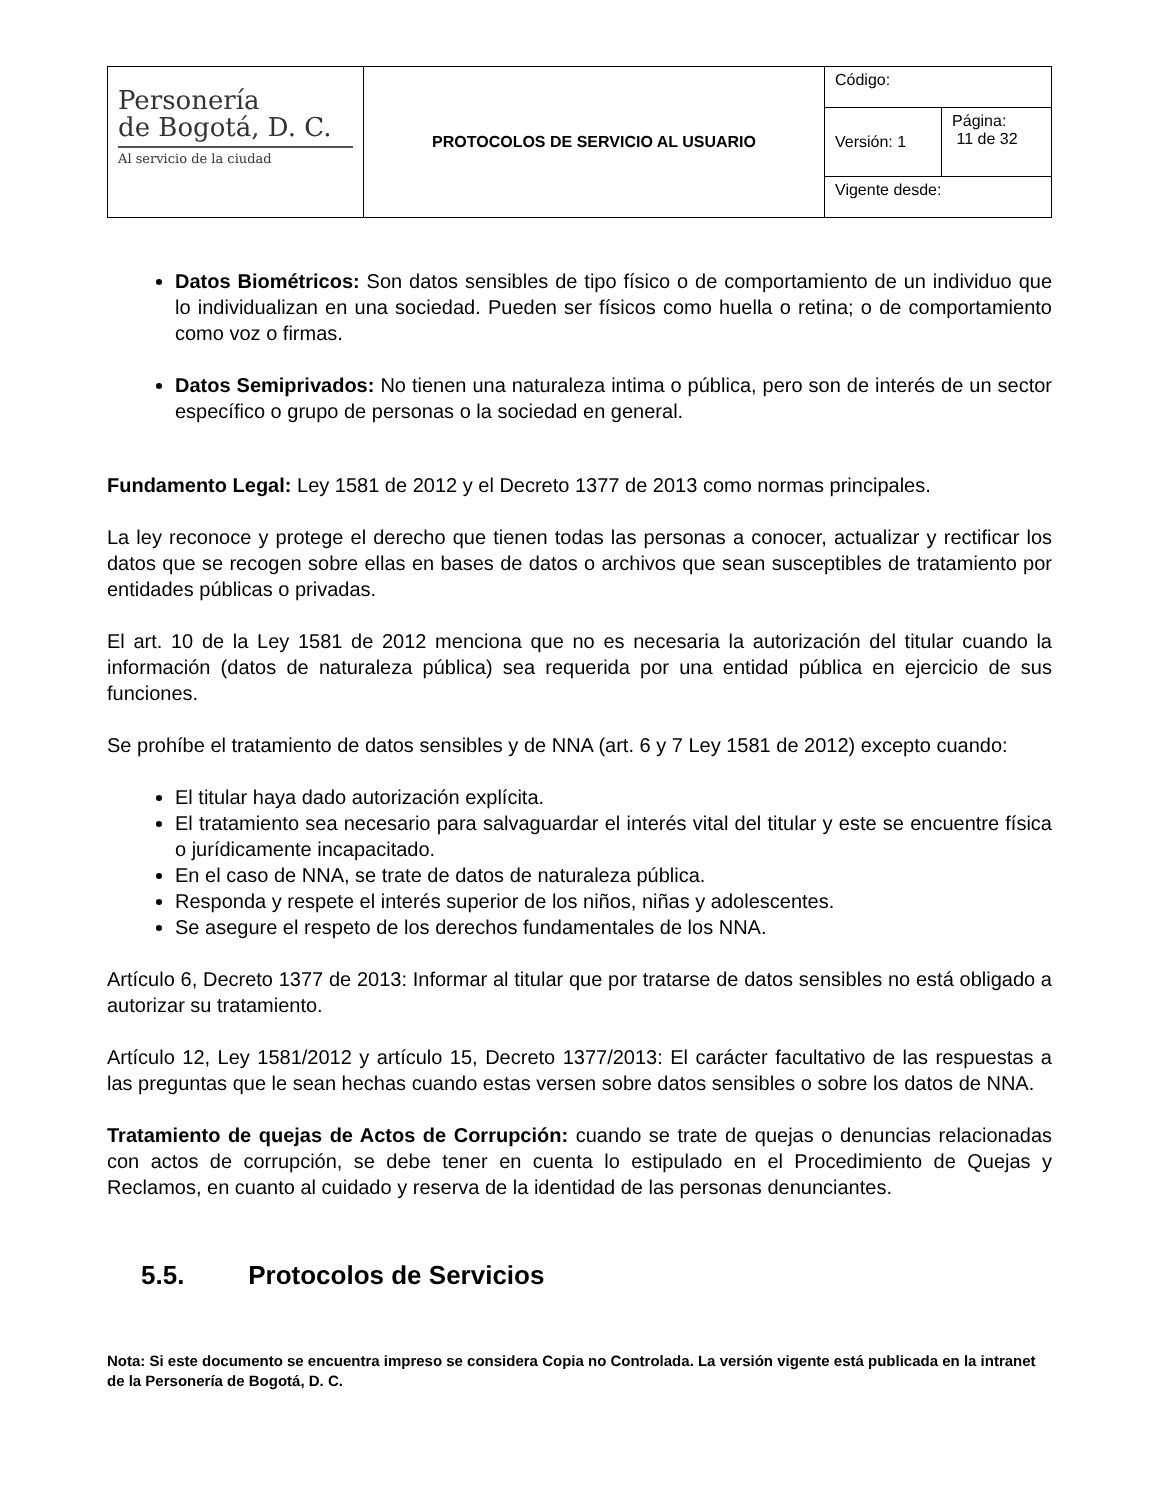| Personería de Bogotá, D. C. Al servicio de la ciudad | PROTOCOLOS DE SERVICIO AL USUARIO | Código: | |
| | | Versión: 1 | Página: 11 de 32 |
| | | Vigente desde: | |
Datos Biométricos: Son datos sensibles de tipo físico o de comportamiento de un individuo que lo individualizan en una sociedad. Pueden ser físicos como huella o retina; o de comportamiento como voz o firmas.
Datos Semiprivados: No tienen una naturaleza intima o pública, pero son de interés de un sector específico o grupo de personas o la sociedad en general.
Fundamento Legal: Ley 1581 de 2012 y el Decreto 1377 de 2013 como normas principales.
La ley reconoce y protege el derecho que tienen todas las personas a conocer, actualizar y rectificar los datos que se recogen sobre ellas en bases de datos o archivos que sean susceptibles de tratamiento por entidades públicas o privadas.
El art. 10 de la Ley 1581 de 2012 menciona que no es necesaria la autorización del titular cuando la información (datos de naturaleza pública) sea requerida por una entidad pública en ejercicio de sus funciones.
Se prohíbe el tratamiento de datos sensibles y de NNA (art. 6 y 7 Ley 1581 de 2012) excepto cuando:
El titular haya dado autorización explícita.
El tratamiento sea necesario para salvaguardar el interés vital del titular y este se encuentre física o jurídicamente incapacitado.
En el caso de NNA, se trate de datos de naturaleza pública.
Responda y respete el interés superior de los niños, niñas y adolescentes.
Se asegure el respeto de los derechos fundamentales de los NNA.
Artículo 6, Decreto 1377 de 2013: Informar al titular que por tratarse de datos sensibles no está obligado a autorizar su tratamiento.
Artículo 12, Ley 1581/2012 y artículo 15, Decreto 1377/2013: El carácter facultativo de las respuestas a las preguntas que le sean hechas cuando estas versen sobre datos sensibles o sobre los datos de NNA.
Tratamiento de quejas de Actos de Corrupción: cuando se trate de quejas o denuncias relacionadas con actos de corrupción, se debe tener en cuenta lo estipulado en el Procedimiento de Quejas y Reclamos, en cuanto al cuidado y reserva de la identidad de las personas denunciantes.
5.5. Protocolos de Servicios
Nota: Si este documento se encuentra impreso se considera Copia no Controlada. La versión vigente está publicada en la intranet de la Personería de Bogotá, D. C.